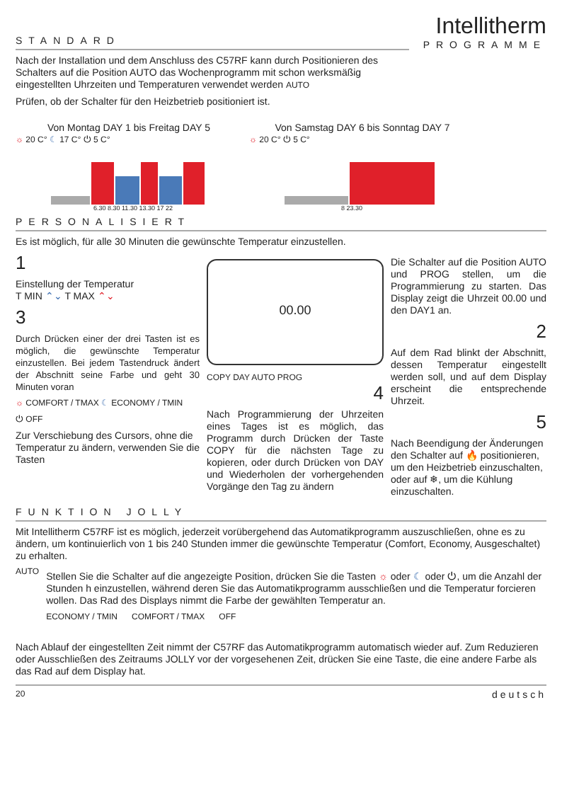STANDARD
Intellitherm
PROGRAMME
Nach der Installation und dem Anschluss des C57RF kann durch Positionieren des Schalters auf die Position AUTO das Wochenprogramm mit schon werksmäßig eingestellten Uhrzeiten und Temperaturen verwendet werden AUTO
Prüfen, ob der Schalter für den Heizbetrieb positioniert ist.
Von Montag DAY 1 bis Freitag DAY 5
☼ 20 C° ☾ 17 C° ⏻ 5 C°
6.30 8.30 11.30 13.30 17 22
Von Samstag DAY 6 bis Sonntag DAY 7
☼ 20 C° ⏻ 5 C°
8 23.30
PERSONALISIERT
Es ist möglich, für alle 30 Minuten die gewünschte Temperatur einzustellen.
1
Einstellung der Temperatur
T MIN ⌃⌄ T MAX ⌃⌄
3
Durch Drücken einer der drei Tasten ist es möglich, die gewünschte Temperatur einzustellen. Bei jedem Tastendruck ändert der Abschnitt seine Farbe und geht 30 Minuten voran
☼ COMFORT / TMAX ☾ ECONOMY / TMIN
⏻ OFF
Zur Verschiebung des Cursors, ohne die Temperatur zu ändern, verwenden Sie die Tasten
00.00
COPY DAY AUTO PROG
4
Nach Programmierung der Uhrzeiten eines Tages ist es möglich, das Programm durch Drücken der Taste COPY für die nächsten Tage zu kopieren, oder durch Drücken von DAY und Wiederholen der vorhergehenden Vorgänge den Tag zu ändern
Die Schalter auf die Position AUTO und PROG stellen, um die Programmierung zu starten. Das Display zeigt die Uhrzeit 00.00 und den DAY1 an.
2
Auf dem Rad blinkt der Abschnitt, dessen Temperatur eingestellt werden soll, und auf dem Display erscheint die entsprechende Uhrzeit.
5
Nach Beendigung der Änderungen den Schalter auf 🔥 positionieren, um den Heizbetrieb einzuschalten, oder auf ❄, um die Kühlung einzuschalten.
FUNKTION JOLLY
Mit Intellitherm C57RF ist es möglich, jederzeit vorübergehend das Automatikprogramm auszuschließen, ohne es zu ändern, um kontinuierlich von 1 bis 240 Stunden immer die gewünschte Temperatur (Comfort, Economy, Ausgeschaltet) zu erhalten.
AUTO
Stellen Sie die Schalter auf die angezeigte Position, drücken Sie die Tasten ☼ oder ☾ oder ⏻, um die Anzahl der Stunden h einzustellen, während deren Sie das Automatikprogramm ausschließen und die Temperatur forcieren wollen. Das Rad des Displays nimmt die Farbe der gewählten Temperatur an.
ECONOMY / TMIN COMFORT / TMAX OFF
Nach Ablauf der eingestellten Zeit nimmt der C57RF das Automatikprogramm automatisch wieder auf. Zum Reduzieren oder Ausschließen des Zeitraums JOLLY vor der vorgesehenen Zeit, drücken Sie eine Taste, die eine andere Farbe als das Rad auf dem Display hat.
20 deutsch